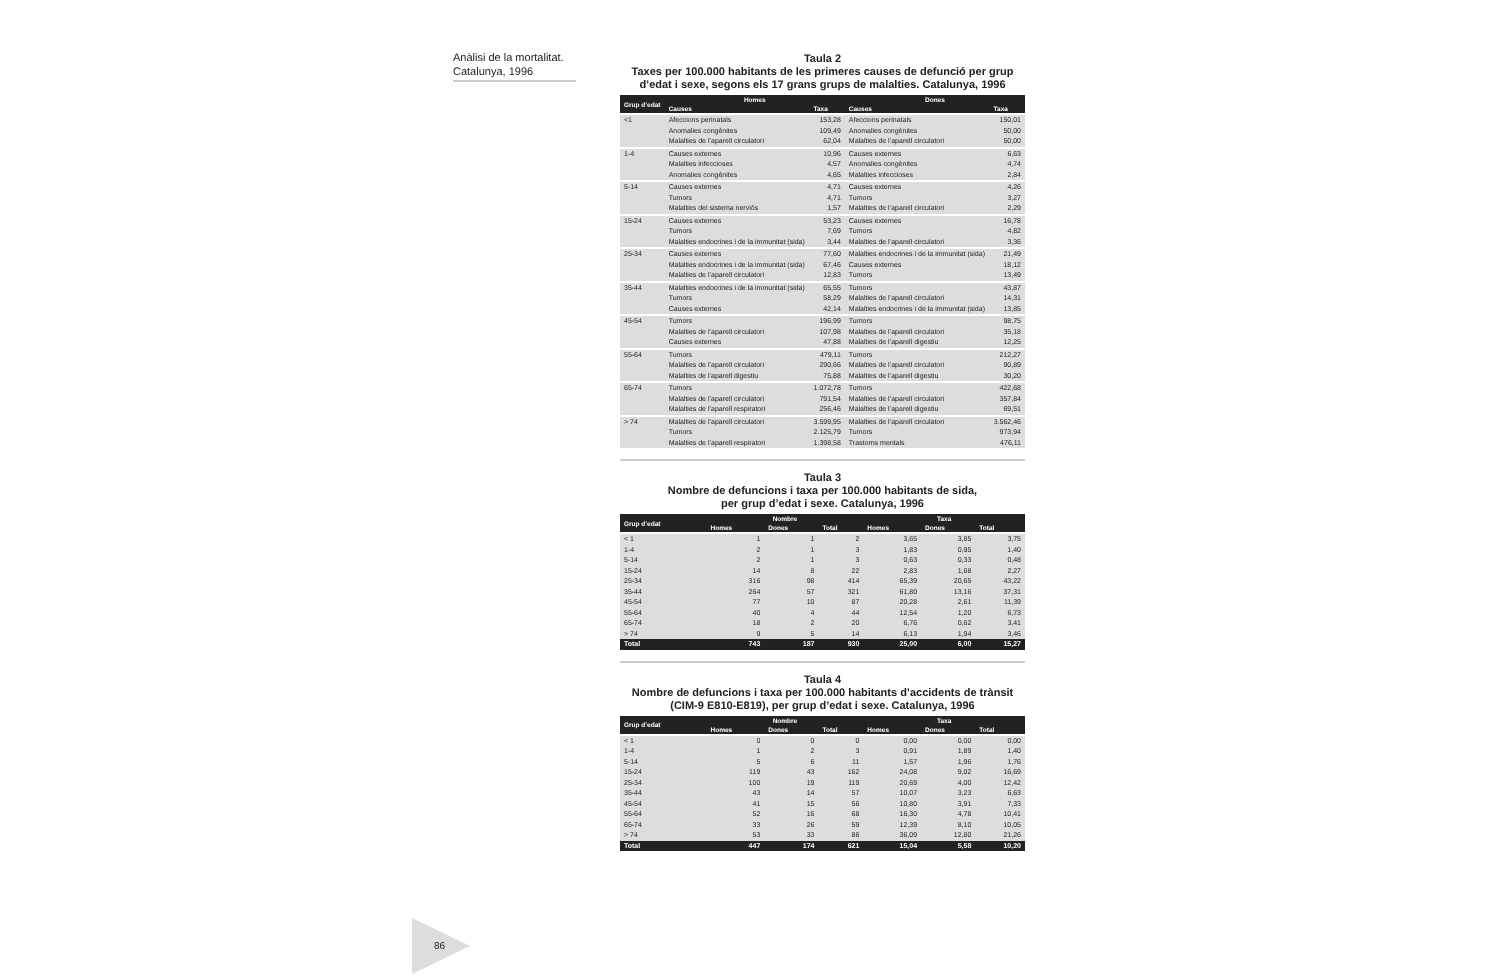Anàlisi de la mortalitat. Catalunya, 1996
Taula 2
Taxes per 100.000 habitants de les primeres causes de defunció per grup d’edat i sexe, segons els 17 grans grups de malalties. Catalunya, 1996
| Grup d’edat | Homes | | Dones | |
| --- | --- | --- | --- | --- |
| | Causes | Taxa | Causes | Taxa |
| <1 | Afeccions perinatals Anomalies congènites Malalties de l’aparell circulatori | 153,28 109,49 62,04 | Afeccions perinatals Anomalies congènites Malalties de l’aparell circulatori | 150,01 50,00 50,00 |
| 1-4 | Causes externes Malalties infeccioses Anomalies congènites | 10,96 4,57 4,65 | Causes externes Anomalies congènites Malalties infeccioses | 6,63 4,74 2,84 |
| 5-14 | Causes externes Tumors Malalties del sistema nerviós | 4,71 4,71 1,57 | Causes externes Tumors Malalties de l’aparell circulatori | 4,26 3,27 2,29 |
| 15-24 | Causes externes Tumors Malalties endocrines i de la immunitat (sida) | 53,23 7,69 3,44 | Causes externes Tumors Malalties de l’aparell circulatori | 16,78 4,82 3,36 |
| 25-34 | Causes externes Malalties endocrines i de la immunitat (sida) Malalties de l’aparell circulatori | 77,60 67,46 12,83 | Malalties endocrines i de la immunitat (sida) Causes externes Tumors | 21,49 18,12 13,49 |
| 35-44 | Malalties endocrines i de la immunitat (sida) Tumors Causes externes | 65,55 58,29 42,14 | Tumors Malalties de l’aparell circulatori Malalties endocrines i de la immunitat (sida) | 43,87 14,31 13,85 |
| 45-54 | Tumors Malalties de l’aparell circulatori Causes externes | 196,99 107,98 47,88 | Tumors Malalties de l’aparell circulatori Malalties de l’aparell digestiu | 98,75 35,18 12,25 |
| 55-64 | Tumors Malalties de l’aparell circulatori Malalties de l’aparell digestiu | 479,11 290,66 75,88 | Tumors Malalties de l’aparell circulatori Malalties de l’aparell digestiu | 212,27 90,89 30,20 |
| 65-74 | Tumors Malalties de l’aparell circulatori Malalties de l’aparell respiratori | 1.072,78 791,54 256,46 | Tumors Malalties de l’aparell circulatori Malalties de l’aparell digestiu | 422,68 357,84 69,51 |
| > 74 | Malalties de l’aparell circulatori Tumors Malalties de l’aparell respiratori | 3.599,95 2.125,79 1.398,58 | Malalties de l’aparell circulatori Tumors Trastorns mentals | 3.562,46 973,94 476,11 |
Taula 3
Nombre de defuncions i taxa per 100.000 habitants de sida,
per grup d’edat i sexe. Catalunya, 1996
| Grup d’edat | Nombre | | | Taxa | | |
| --- | --- | --- | --- | --- | --- | --- |
| | Homes | Dones | Total | Homes | Dones | Total |
| < 1 1-4 5-14 15-24 25-34 35-44 45-54 55-64 65-74 > 74 | 1 2 2 14 316 264 77 40 18 9 | 1 1 1 8 98 57 10 4 2 5 | 2 3 3 22 414 321 87 44 20 14 | 3,65 1,83 0,63 2,83 65,39 61,80 20,28 12,54 6,76 6,13 | 3,85 0,95 0,33 1,68 20,65 13,16 2,61 1,20 0,62 1,94 | 3,75 1,40 0,48 2,27 43,22 37,31 11,39 6,73 3,41 3,46 |
| Total | 743 | 187 | 930 | 25,00 | 6,00 | 15,27 |
Taula 4
Nombre de defuncions i taxa per 100.000 habitants d’accidents de trànsit (CIM-9 E810-E819), per grup d’edat i sexe. Catalunya, 1996
| Grup d’edat | Nombre | | | Taxa | | |
| --- | --- | --- | --- | --- | --- | --- |
| | Homes | Dones | Total | Homes | Dones | Total |
| < 1 1-4 5-14 15-24 25-34 35-44 45-54 55-64 65-74 > 74 | 0 1 5 119 100 43 41 52 33 53 | 0 2 6 43 19 14 15 16 26 33 | 0 3 11 162 119 57 56 68 59 86 | 0,00 0,91 1,57 24,08 20,69 10,07 10,80 16,30 12,39 36,09 | 0,00 1,89 1,96 9,02 4,00 3,23 3,91 4,78 8,10 12,80 | 0,00 1,40 1,76 16,69 12,42 6,63 7,33 10,41 10,05 21,26 |
| Total | 447 | 174 | 621 | 15,04 | 5,58 | 10,20 |
86